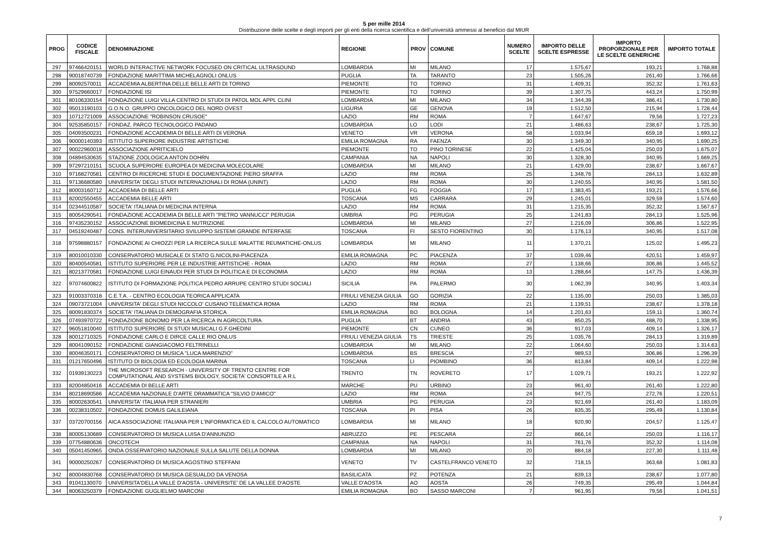5 per mille 2014
Distribuzione delle scelte e degli importi per gli enti della ricerca scientifica e dell'università ammessi al beneficio dal MIUR
| PROG | CODICE FISCALE | DENOMINAZIONE | REGIONE | PROV | COMUNE | NUMERO SCELTE | IMPORTO DELLE SCELTE ESPRESSE | IMPORTO PROPORZIONALE PER LE SCELTE GENERICHE | IMPORTO TOTALE |
| --- | --- | --- | --- | --- | --- | --- | --- | --- | --- |
| 297 | 97466420151 | WORLD INTERACTIVE NETWORK FOCUSED ON CRITICAL ULTRASOUND | LOMBARDIA | MI | MILANO | 17 | 1.575,67 | 193,21 | 1.768,88 |
| 298 | 90018740739 | FONDAZIONE MARITTIMA MICHELAGNOLI ONLUS | PUGLIA | TA | TARANTO | 23 | 1.505,26 | 261,40 | 1.766,66 |
| 299 | 80092570011 | ACCADEMIA ALBERTINA DELLE BELLE ARTI DI TORINO | PIEMONTE | TO | TORINO | 31 | 1.409,31 | 352,32 | 1.761,63 |
| 300 | 97529660017 | FONDAZIONE ISI | PIEMONTE | TO | TORINO | 39 | 1.307,75 | 443,24 | 1.750,99 |
| 301 | 80106330154 | FONDAZIONE LUIGI VILLA CENTRO DI STUDI DI PATOL MOL APPL CLINI | LOMBARDIA | MI | MILANO | 34 | 1.344,39 | 386,41 | 1.730,80 |
| 302 | 95013190103 | G.O.N.O. GRUPPO ONCOLOGICO DEL NORD OVEST | LIGURIA | GE | GENOVA | 19 | 1.512,50 | 215,94 | 1.728,44 |
| 303 | 10712721009 | ASSOCIAZIONE "ROBINSON CRUSOE" | LAZIO | RM | ROMA | 7 | 1.647,67 | 79,56 | 1.727,23 |
| 304 | 92535850157 | FONDAZ. PARCO TECNOLOGICO PADANO | LOMBARDIA | LO | LODI | 21 | 1.486,63 | 238,67 | 1.725,30 |
| 305 | 04093500231 | FONDAZIONE ACCADEMIA DI BELLE ARTI DI VERONA | VENETO | VR | VERONA | 58 | 1.033,94 | 659,18 | 1.693,12 |
| 306 | 90000140393 | ISTITUTO SUPERIORE INDUSTRIE ARTISTICHE | EMILIA ROMAGNA | RA | FAENZA | 30 | 1.349,30 | 340,95 | 1.690,25 |
| 307 | 90022960018 | ASSOCIAZIONE APRITICIELO | PIEMONTE | TO | PINO TORINESE | 22 | 1.425,04 | 250,03 | 1.675,07 |
| 308 | 04894530635 | STAZIONE ZOOLOGICA ANTON DOHRN | CAMPANIA | NA | NAPOLI | 30 | 1.328,30 | 340,95 | 1.669,25 |
| 309 | 97297210151 | SCUOLA SUPERIORE EUROPEA DI MEDICINA MOLECOLARE | LOMBARDIA | MI | MILANO | 21 | 1.429,00 | 238,67 | 1.667,67 |
| 310 | 97168270581 | CENTRO DI RICERCHE STUDI E DOCUMENTAZIONE PIERO SRAFFA | LAZIO | RM | ROMA | 25 | 1.348,76 | 284,13 | 1.632,89 |
| 311 | 97136680580 | UNIVERSITA' DEGLI STUDI INTERNAZIONALI DI ROMA (UNINT) | LAZIO | RM | ROMA | 30 | 1.240,55 | 340,95 | 1.581,50 |
| 312 | 80003160712 | ACCADEMIA DI BELLE ARTI | PUGLIA | FG | FOGGIA | 17 | 1.383,45 | 193,21 | 1.576,66 |
| 313 | 82002550455 | ACCADEMIA BELLE ARTI | TOSCANA | MS | CARRARA | 29 | 1.245,01 | 329,59 | 1.574,60 |
| 314 | 02344510587 | SOCIETA' ITALIANA DI MEDICINA INTERNA | LAZIO | RM | ROMA | 31 | 1.215,35 | 352,32 | 1.567,67 |
| 315 | 80054290541 | FONDAZIONE ACCADEMIA DI BELLE ARTI "PIETRO VANNUCCI" PERUGIA | UMBRIA | PG | PERUGIA | 25 | 1.241,83 | 284,13 | 1.525,96 |
| 316 | 97435230152 | ASSOCIAZIONE BIOMEDICINA E NUTRIZIONE | LOMBARDIA | MI | MILANO | 27 | 1.216,09 | 306,86 | 1.522,95 |
| 317 | 04519240487 | CONS. INTERUNIVERSITARIO SVILUPPO SISTEMI GRANDE INTERFASE | TOSCANA | FI | SESTO FIORENTINO | 30 | 1.176,13 | 340,95 | 1.517,08 |
| 318 | 97598880157 | FONDAZIONE AI CHIOZZI PER LA RICERCA SULLE MALATTIE REUMATICHE-ONLUS | LOMBARDIA | MI | MILANO | 11 | 1.370,21 | 125,02 | 1.495,23 |
| 319 | 80010010330 | CONSERVATORIO MUSICALE DI STATO G.NICOLINI-PIACENZA | EMILIA ROMAGNA | PC | PIACENZA | 37 | 1.039,46 | 420,51 | 1.459,97 |
| 320 | 80400540581 | ISTITUTO SUPERIORE PER LE INDUSTRIE ARTISTICHE - ROMA | LAZIO | RM | ROMA | 27 | 1.138,66 | 306,86 | 1.445,52 |
| 321 | 80213770581 | FONDAZIONE LUIGI EINAUDI PER STUDI DI POLITICA E DI ECONOMIA | LAZIO | RM | ROMA | 13 | 1.288,64 | 147,75 | 1.436,39 |
| 322 | 97074600822 | ISTITUTO DI FORMAZIONE POLITICA PEDRO ARRUPE CENTRO STUDI SOCIALI | SICILIA | PA | PALERMO | 30 | 1.062,39 | 340,95 | 1.403,34 |
| 323 | 91003370318 | C.E.T.A. - CENTRO ECOLOGIA TEORICA APPLICATA | FRIULI VENEZIA GIULIA | GO | GORIZIA | 22 | 1.135,00 | 250,03 | 1.385,03 |
| 324 | 09073721004 | UNIVERSITA' DEGLI STUDI NICCOLO' CUSANO TELEMATICA ROMA | LAZIO | RM | ROMA | 21 | 1.139,51 | 238,67 | 1.378,18 |
| 325 | 80091830374 | SOCIETA' ITALIANA DI DEMOGRAFIA STORICA | EMILIA ROMAGNA | BO | BOLOGNA | 14 | 1.201,63 | 159,11 | 1.360,74 |
| 326 | 07493970722 | FONDAZIONE BONOMO PER LA RICERCA IN AGRICOLTURA | PUGLIA | BT | ANDRIA | 43 | 850,25 | 488,70 | 1.338,95 |
| 327 | 96051810040 | ISTITUTO SUPERIORE DI STUDI MUSICALI G.F.GHEDINI | PIEMONTE | CN | CUNEO | 36 | 917,03 | 409,14 | 1.326,17 |
| 328 | 80012710325 | FONDAZIONE CARLO E DIRCE CALLE RIO ONLUS | FRIULI VENEZIA GIULIA | TS | TRIESTE | 25 | 1.035,76 | 284,13 | 1.319,89 |
| 329 | 80041090152 | FONDAZIONE GIANGIACOMO FELTRINELLI | LOMBARDIA | MI | MILANO | 22 | 1.064,60 | 250,03 | 1.314,63 |
| 330 | 80046350171 | CONSERVATORIO DI MUSICA "LUCA MARENZIO" | LOMBARDIA | BS | BRESCIA | 27 | 989,53 | 306,86 | 1.296,39 |
| 331 | 01217650496 | ISTITUTO DI BIOLOGIA ED ECOLOGIA MARINA | TOSCANA | LI | PIOMBINO | 36 | 813,84 | 409,14 | 1.222,98 |
| 332 | 01939130223 | THE MICROSOFT RESEARCH - UNIVERSITY OF TRENTO CENTRE FOR COMPUTATIONAL AND SYSTEMS BIOLOGY, SOCIETA' CONSORTILE A R.L | TRENTO | TN | ROVERETO | 17 | 1.029,71 | 193,21 | 1.222,92 |
| 333 | 82004850416 | ACCADEMIA DI BELLE ARTI | MARCHE | PU | URBINO | 23 | 961,40 | 261,40 | 1.222,80 |
| 334 | 80218690586 | ACCADEMIA NAZIONALE D'ARTE DRAMMATICA "SILVIO D'AMICO" | LAZIO | RM | ROMA | 24 | 947,75 | 272,76 | 1.220,51 |
| 335 | 80002630541 | UNIVERSITA' ITALIANA PER STRANIERI | UMBRIA | PG | PERUGIA | 23 | 921,69 | 261,40 | 1.183,09 |
| 336 | 00238310502 | FONDAZIONE DOMUS GALILEIANA | TOSCANA | PI | PISA | 26 | 835,35 | 295,49 | 1.130,84 |
| 337 | 03720700156 | AICA ASSOCIAZIONE ITALIANA PER L'INFORMATICA ED IL CALCOLO AUTOMATICO | LOMBARDIA | MI | MILANO | 18 | 920,90 | 204,57 | 1.125,47 |
| 338 | 80005130689 | CONSERVATORIO DI MUSICA LUISA D'ANNUNZIO | ABRUZZO | PE | PESCARA | 22 | 866,14 | 250,03 | 1.116,17 |
| 339 | 07754880636 | ONCOTECH | CAMPANIA | NA | NAPOLI | 31 | 761,76 | 352,32 | 1.114,08 |
| 340 | 05041450965 | ONDA OSSERVATORIO NAZIONALE SULLA SALUTE DELLA DONNA | LOMBARDIA | MI | MILANO | 20 | 884,18 | 227,30 | 1.111,48 |
| 341 | 90000250267 | CONSERVATORIO DI MUSICA AGOSTINO STEFFANI | VENETO | TV | CASTELFRANCO VENETO | 32 | 718,15 | 363,68 | 1.081,83 |
| 342 | 80004830768 | CONSERVATORIO DI MUSICA GESUALDO DA VENOSA | BASILICATA | PZ | POTENZA | 21 | 839,13 | 238,67 | 1.077,80 |
| 343 | 91041130070 | UNIVERSITA'DELLA VALLE D'AOSTA - UNIVERSITE' DE LA VALLEE D'AOSTE | VALLE D'AOSTA | AO | AOSTA | 26 | 749,35 | 295,49 | 1.044,84 |
| 344 | 80063250379 | FONDAZIONE GUGLIELMO MARCONI | EMILIA ROMAGNA | BO | SASSO MARCONI | 7 | 961,95 | 79,56 | 1.041,51 |
7